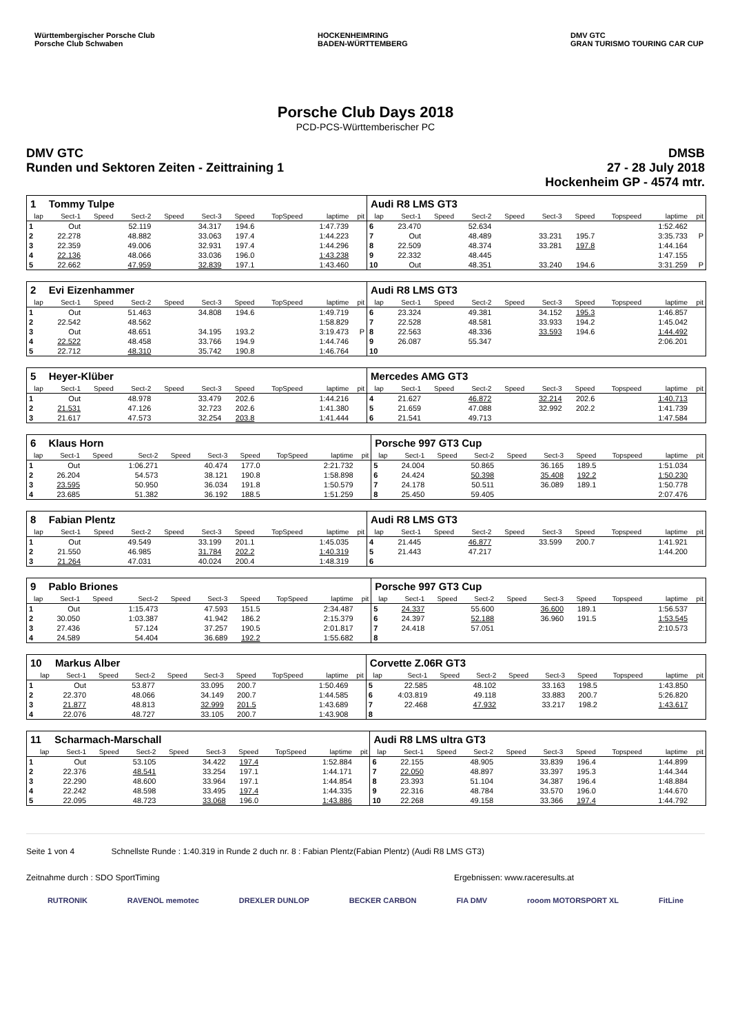Württembergischer Porsche Club
Porsche Club Schwaben
HOCKENHEIMRING
BADEN-WÜRTTEMBERG
DMV GTC
GRAN TURISMO TOURING CAR CUP
Porsche Club Days 2018
PCD-PCS-Württemberischer PC
DMV GTC
Runden und Sektoren Zeiten - Zeittraining 1
DMSB
27 - 28 July 2018
Hockenheim GP - 4574 mtr.
| 1 | Tommy Tulpe | | | | | | | | | Audi R8 LMS GT3 | | | | | | | | | |
| lap | Sect-1 | Speed | Sect-2 | Speed | Sect-3 | Speed | TopSpeed | laptime | pit | lap | Sect-1 | Speed | Sect-2 | Speed | Sect-3 | Speed | Topspeed | laptime | pit |
| 1 | Out | | 52.119 | | 34.317 | 194.6 | | 1:47.739 | | 6 | 23.470 | | 52.634 | | | | | 1:52.462 | |
| 2 | 22.278 | | 48.882 | | 33.063 | 197.4 | | 1:44.223 | | 7 | Out | | 48.489 | | 33.231 | 195.7 | | 3:35.733 | P |
| 3 | 22.359 | | 49.006 | | 32.931 | 197.4 | | 1:44.296 | | 8 | 22.509 | | 48.374 | | 33.281 | 197.8 | | 1:44.164 | |
| 4 | 22.136 | | 48.066 | | 33.036 | 196.0 | | 1:43.238 | | 9 | 22.332 | | 48.445 | | | | | 1:47.155 | |
| 5 | 22.662 | | 47.959 | | 32.839 | 197.1 | | 1:43.460 | | 10 | Out | | 48.351 | | 33.240 | 194.6 | | 3:31.259 | P |
| 2 | Evi Eizenhammer | | | | | | | | | Audi R8 LMS GT3 | | | | | | | | | |
| lap | Sect-1 | Speed | Sect-2 | Speed | Sect-3 | Speed | TopSpeed | laptime | pit | lap | Sect-1 | Speed | Sect-2 | Speed | Sect-3 | Speed | Topspeed | laptime | pit |
| 1 | Out | | 51.463 | | 34.808 | 194.6 | | 1:49.719 | | 6 | 23.324 | | 49.381 | | 34.152 | 195.3 | | 1:46.857 | |
| 2 | 22.542 | | 48.562 | | | | | 1:58.829 | | 7 | 22.528 | | 48.581 | | 33.933 | 194.2 | | 1:45.042 | |
| 3 | Out | | 48.651 | | 34.195 | 193.2 | | 3:19.473 | P | 8 | 22.563 | | 48.336 | | 33.593 | 194.6 | | 1:44.492 | |
| 4 | 22.522 | | 48.458 | | 33.766 | 194.9 | | 1:44.746 | | 9 | 26.087 | | 55.347 | | | | | 2:06.201 | |
| 5 | 22.712 | | 48.310 | | 35.742 | 190.8 | | 1:46.764 | | 10 | | | | | | | | | |
| 5 | Heyer-Klüber | | | | | | | | | Mercedes AMG GT3 | | | | | | | | | |
| lap | Sect-1 | Speed | Sect-2 | Speed | Sect-3 | Speed | TopSpeed | laptime | pit | lap | Sect-1 | Speed | Sect-2 | Speed | Sect-3 | Speed | Topspeed | laptime | pit |
| 1 | Out | | 48.978 | | 33.479 | 202.6 | | 1:44.216 | | 4 | 21.627 | | 46.872 | | 32.214 | 202.6 | | 1:40.713 | |
| 2 | 21.531 | | 47.126 | | 32.723 | 202.6 | | 1:41.380 | | 5 | 21.659 | | 47.088 | | 32.992 | 202.2 | | 1:41.739 | |
| 3 | 21.617 | | 47.573 | | 32.254 | 203.8 | | 1:41.444 | | 6 | 21.541 | | 49.713 | | | | | 1:47.584 | |
| 6 | Klaus Horn | | | | | | | | | Porsche 997 GT3 Cup | | | | | | | | | |
| lap | Sect-1 | Speed | Sect-2 | Speed | Sect-3 | Speed | TopSpeed | laptime | pit | lap | Sect-1 | Speed | Sect-2 | Speed | Sect-3 | Speed | Topspeed | laptime | pit |
| 1 | Out | | 1:06.271 | | 40.474 | 177.0 | | 2:21.732 | | 5 | 24.004 | | 50.865 | | 36.165 | 189.5 | | 1:51.034 | |
| 2 | 26.204 | | 54.573 | | 38.121 | 190.8 | | 1:58.898 | | 6 | 24.424 | | 50.398 | | 35.408 | 192.2 | | 1:50.230 | |
| 3 | 23.595 | | 50.950 | | 36.034 | 191.8 | | 1:50.579 | | 7 | 24.178 | | 50.511 | | 36.089 | 189.1 | | 1:50.778 | |
| 4 | 23.685 | | 51.382 | | 36.192 | 188.5 | | 1:51.259 | | 8 | 25.450 | | 59.405 | | | | | 2:07.476 | |
| 8 | Fabian Plentz | | | | | | | | | Audi R8 LMS GT3 | | | | | | | | | |
| lap | Sect-1 | Speed | Sect-2 | Speed | Sect-3 | Speed | TopSpeed | laptime | pit | lap | Sect-1 | Speed | Sect-2 | Speed | Sect-3 | Speed | Topspeed | laptime | pit |
| 1 | Out | | 49.549 | | 33.199 | 201.1 | | 1:45.035 | | 4 | 21.445 | | 46.877 | | 33.599 | 200.7 | | 1:41.921 | |
| 2 | 21.550 | | 46.985 | | 31.784 | 202.2 | | 1:40.319 | | 5 | 21.443 | | 47.217 | | | | | 1:44.200 | |
| 3 | 21.264 | | 47.031 | | 40.024 | 200.4 | | 1:48.319 | | 6 | | | | | | | | | |
| 9 | Pablo Briones | | | | | | | | | Porsche 997 GT3 Cup | | | | | | | | | |
| lap | Sect-1 | Speed | Sect-2 | Speed | Sect-3 | Speed | TopSpeed | laptime | pit | lap | Sect-1 | Speed | Sect-2 | Speed | Sect-3 | Speed | Topspeed | laptime | pit |
| 1 | Out | | 1:15.473 | | 47.593 | 151.5 | | 2:34.487 | | 5 | 24.337 | | 55.600 | | 36.600 | 189.1 | | 1:56.537 | |
| 2 | 30.050 | | 1:03.387 | | 41.942 | 186.2 | | 2:15.379 | | 6 | 24.397 | | 52.188 | | 36.960 | 191.5 | | 1:53.545 | |
| 3 | 27.436 | | 57.124 | | 37.257 | 190.5 | | 2:01.817 | | 7 | 24.418 | | 57.051 | | | | | 2:10.573 | |
| 4 | 24.589 | | 54.404 | | 36.689 | 192.2 | | 1:55.682 | | 8 | | | | | | | | | |
| 10 | Markus Alber | | | | | | | | | Corvette Z.06R GT3 | | | | | | | | | |
| lap | Sect-1 | Speed | Sect-2 | Speed | Sect-3 | Speed | TopSpeed | laptime | pit | lap | Sect-1 | Speed | Sect-2 | Speed | Sect-3 | Speed | Topspeed | laptime | pit |
| 1 | Out | | 53.877 | | 33.095 | 200.7 | | 1:50.469 | | 5 | 22.585 | | 48.102 | | 33.163 | 198.5 | | 1:43.850 | |
| 2 | 22.370 | | 48.066 | | 34.149 | 200.7 | | 1:44.585 | | 6 | 4:03.819 | | 49.118 | | 33.883 | 200.7 | | 5:26.820 | |
| 3 | 21.877 | | 48.813 | | 32.999 | 201.5 | | 1:43.689 | | 7 | 22.468 | | 47.932 | | 33.217 | 198.2 | | 1:43.617 | |
| 4 | 22.076 | | 48.727 | | 33.105 | 200.7 | | 1:43.908 | | 8 | | | | | | | | | |
| 11 | Scharmach-Marschall | | | | | | | | | Audi R8 LMS ultra GT3 | | | | | | | | | |
| lap | Sect-1 | Speed | Sect-2 | Speed | Sect-3 | Speed | TopSpeed | laptime | pit | lap | Sect-1 | Speed | Sect-2 | Speed | Sect-3 | Speed | Topspeed | laptime | pit |
| 1 | Out | | 53.105 | | 34.422 | 197.4 | | 1:52.884 | | 6 | 22.155 | | 48.905 | | 33.839 | 196.4 | | 1:44.899 | |
| 2 | 22.376 | | 48.541 | | 33.254 | 197.1 | | 1:44.171 | | 7 | 22.050 | | 48.897 | | 33.397 | 195.3 | | 1:44.344 | |
| 3 | 22.290 | | 48.600 | | 33.964 | 197.1 | | 1:44.854 | | 8 | 23.393 | | 51.104 | | 34.387 | 196.4 | | 1:48.884 | |
| 4 | 22.242 | | 48.598 | | 33.495 | 197.4 | | 1:44.335 | | 9 | 22.316 | | 48.784 | | 33.570 | 196.0 | | 1:44.670 | |
| 5 | 22.095 | | 48.723 | | 33.068 | 196.0 | | 1:43.886 | | 10 | 22.268 | | 49.158 | | 33.366 | 197.4 | | 1:44.792 | |
Seite 1 von 4 Schnellste Runde : 1:40.319 in Runde 2 duch nr. 8 : Fabian Plentz(Fabian Plentz) (Audi R8 LMS GT3)
Zeitnahme durch : SDO SportTiming Ergebnissen: www.raceresults.at
RUTRONIK RAVENOL memotec DREXLER DUNLOP BECKER CARBON FIA DMV rooom MOTORSPORT XL FitLine